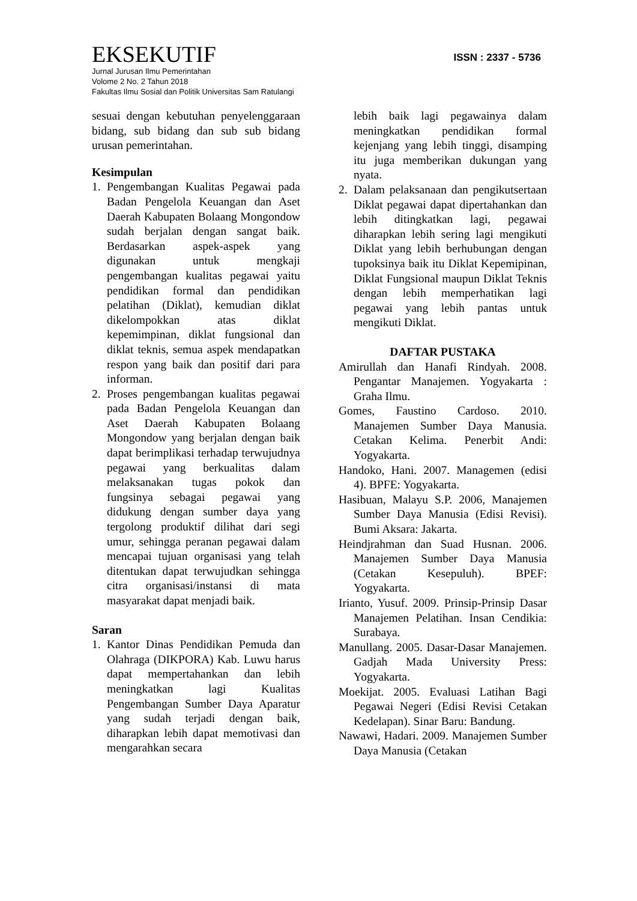EKSEKUTIF
ISSN : 2337 - 5736
Jurnal Jurusan Ilmu Pemerintahan
Volome 2 No. 2 Tahun 2018
Fakultas Ilmu Sosial dan Politik Universitas Sam Ratulangi
sesuai dengan kebutuhan penyelenggaraan bidang, sub bidang dan sub sub bidang urusan pemerintahan.
Kesimpulan
1. Pengembangan Kualitas Pegawai pada Badan Pengelola Keuangan dan Aset Daerah Kabupaten Bolaang Mongondow sudah berjalan dengan sangat baik. Berdasarkan aspek-aspek yang digunakan untuk mengkaji pengembangan kualitas pegawai yaitu pendidikan formal dan pendidikan pelatihan (Diklat), kemudian diklat dikelompokkan atas diklat kepemimpinan, diklat fungsional dan diklat teknis, semua aspek mendapatkan respon yang baik dan positif dari para informan.
2. Proses pengembangan kualitas pegawai pada Badan Pengelola Keuangan dan Aset Daerah Kabupaten Bolaang Mongondow yang berjalan dengan baik dapat berimplikasi terhadap terwujudnya pegawai yang berkualitas dalam melaksanakan tugas pokok dan fungsinya sebagai pegawai yang didukung dengan sumber daya yang tergolong produktif dilihat dari segi umur, sehingga peranan pegawai dalam mencapai tujuan organisasi yang telah ditentukan dapat terwujudkan sehingga citra organisasi/instansi di mata masyarakat dapat menjadi baik.
Saran
1. Kantor Dinas Pendidikan Pemuda dan Olahraga (DIKPORA) Kab. Luwu harus dapat mempertahankan dan lebih meningkatkan lagi Kualitas Pengembangan Sumber Daya Aparatur yang sudah terjadi dengan baik, diharapkan lebih dapat memotivasi dan mengarahkan secara
lebih baik lagi pegawainya dalam meningkatkan pendidikan formal kejenjang yang lebih tinggi, disamping itu juga memberikan dukungan yang nyata.
2. Dalam pelaksanaan dan pengikutsertaan Diklat pegawai dapat dipertahankan dan lebih ditingkatkan lagi, pegawai diharapkan lebih sering lagi mengikuti Diklat yang lebih berhubungan dengan tupoksinya baik itu Diklat Kepemipinan, Diklat Fungsional maupun Diklat Teknis dengan lebih memperhatikan lagi pegawai yang lebih pantas untuk mengikuti Diklat.
DAFTAR PUSTAKA
Amirullah dan Hanafi Rindyah. 2008. Pengantar Manajemen. Yogyakarta : Graha Ilmu.
Gomes, Faustino Cardoso. 2010. Manajemen Sumber Daya Manusia. Cetakan Kelima. Penerbit Andi: Yogyakarta.
Handoko, Hani. 2007. Managemen (edisi 4). BPFE: Yogyakarta.
Hasibuan, Malayu S.P. 2006, Manajemen Sumber Daya Manusia (Edisi Revisi). Bumi Aksara: Jakarta.
Heindjrahman dan Suad Husnan. 2006. Manajemen Sumber Daya Manusia (Cetakan Kesepuluh). BPEF: Yogyakarta.
Irianto, Yusuf. 2009. Prinsip-Prinsip Dasar Manajemen Pelatihan. Insan Cendikia: Surabaya.
Manullang. 2005. Dasar-Dasar Manajemen. Gadjah Mada University Press: Yogyakarta.
Moekijat. 2005. Evaluasi Latihan Bagi Pegawai Negeri (Edisi Revisi Cetakan Kedelapan). Sinar Baru: Bandung.
Nawawi, Hadari. 2009. Manajemen Sumber Daya Manusia (Cetakan